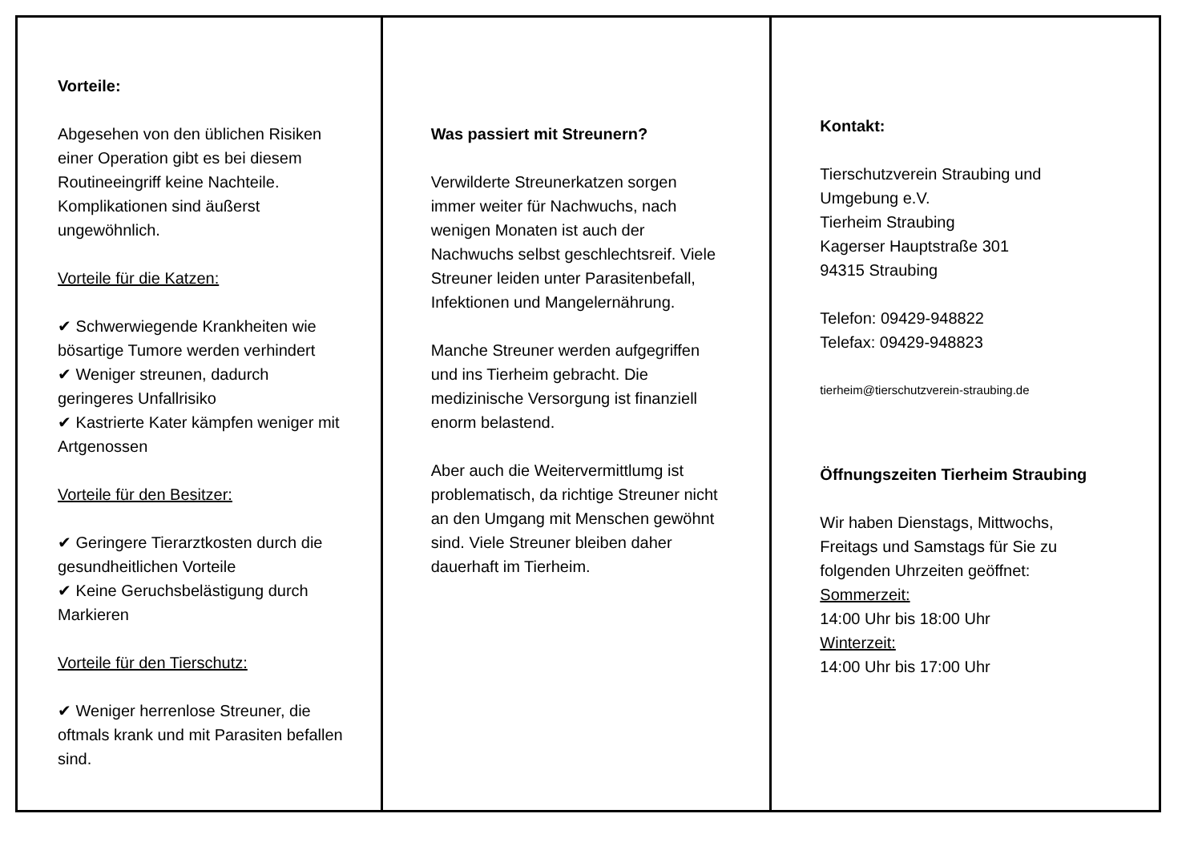Vorteile:
Abgesehen von den üblichen Risiken einer Operation gibt es bei diesem Routineeingriff keine Nachteile. Komplikationen sind äußerst ungewöhnlich.
Vorteile für die Katzen:
✔ Schwerwiegende Krankheiten wie bösartige Tumore werden verhindert
✔ Weniger streunen, dadurch geringeres Unfallrisiko
✔ Kastrierte Kater kämpfen weniger mit Artgenossen
Vorteile für den Besitzer:
✔ Geringere Tierarztkosten durch die gesundheitlichen Vorteile
✔ Keine Geruchsbelästigung durch Markieren
Vorteile für den Tierschutz:
✔ Weniger herrenlose Streuner, die oftmals krank und mit Parasiten befallen sind.
Was passiert mit Streunern?
Verwilderte Streunerkatzen sorgen immer weiter für Nachwuchs, nach wenigen Monaten ist auch der Nachwuchs selbst geschlechtsreif. Viele Streuner leiden unter Parasitenbefall, Infektionen und Mangelernährung.
Manche Streuner werden aufgegriffen und ins Tierheim gebracht. Die medizinische Versorgung ist finanziell enorm belastend.
Aber auch die Weitervermittlumg ist problematisch, da richtige Streuner nicht an den Umgang mit Menschen gewöhnt sind. Viele Streuner bleiben daher dauerhaft im Tierheim.
Kontakt:
Tierschutzverein Straubing und Umgebung e.V.
Tierheim Straubing
Kagerser Hauptstraße 301
94315 Straubing
Telefon: 09429-948822
Telefax: 09429-948823
tierheim@tierschutzverein-straubing.de
Öffnungszeiten Tierheim Straubing
Wir haben Dienstags, Mittwochs, Freitags und Samstags für Sie zu folgenden Uhrzeiten geöffnet:
Sommerzeit:
14:00 Uhr bis 18:00 Uhr
Winterzeit:
14:00 Uhr bis 17:00 Uhr